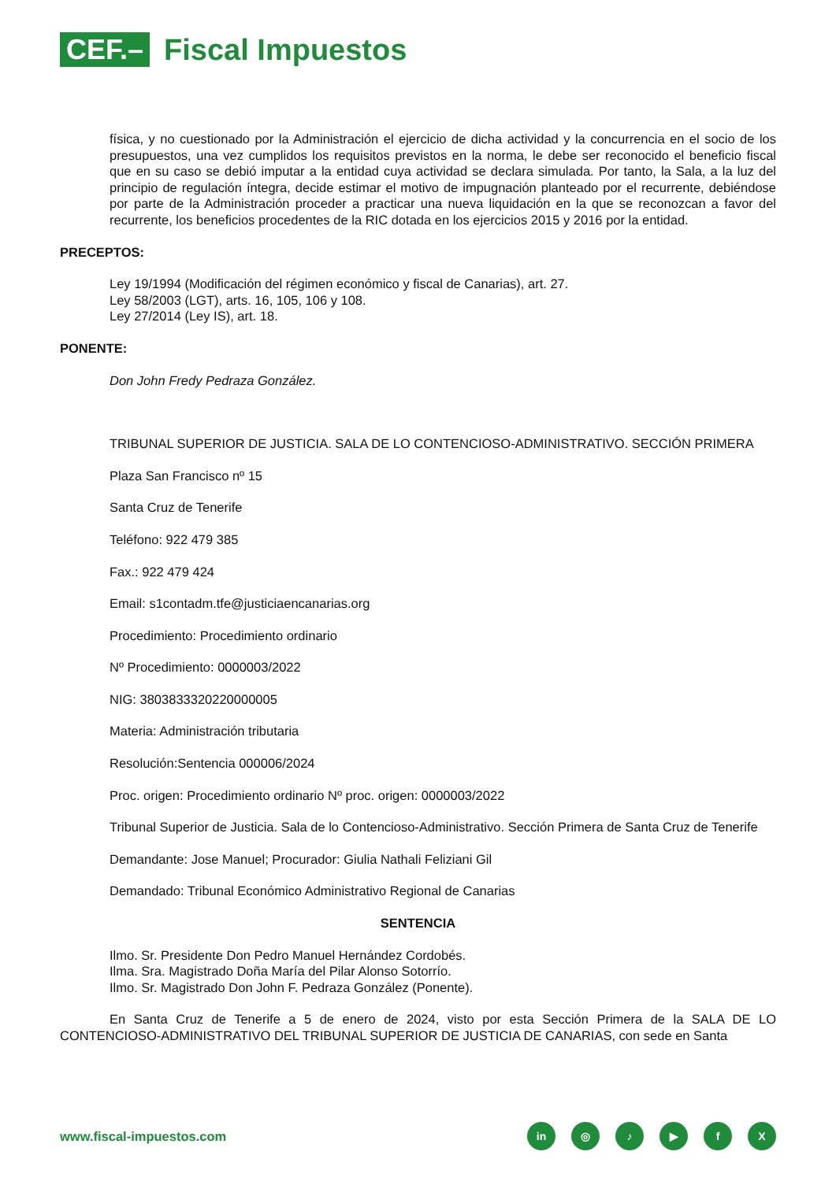CEF.–
Fiscal Impuestos
física, y no cuestionado por la Administración el ejercicio de dicha actividad y la concurrencia en el socio de los presupuestos, una vez cumplidos los requisitos previstos en la norma, le debe ser reconocido el beneficio fiscal que en su caso se debió imputar a la entidad cuya actividad se declara simulada. Por tanto, la Sala, a la luz del principio de regulación íntegra, decide estimar el motivo de impugnación planteado por el recurrente, debiéndose por parte de la Administración proceder a practicar una nueva liquidación en la que se reconozcan a favor del recurrente, los beneficios procedentes de la RIC dotada en los ejercicios 2015 y 2016 por la entidad.
PRECEPTOS:
Ley 19/1994 (Modificación del régimen económico y fiscal de Canarias), art. 27.
Ley 58/2003 (LGT), arts. 16, 105, 106 y 108.
Ley 27/2014 (Ley IS), art. 18.
PONENTE:
Don John Fredy Pedraza González.
TRIBUNAL SUPERIOR DE JUSTICIA. SALA DE LO CONTENCIOSO-ADMINISTRATIVO. SECCIÓN PRIMERA
Plaza San Francisco nº 15
Santa Cruz de Tenerife
Teléfono: 922 479 385
Fax.: 922 479 424
Email: s1contadm.tfe@justiciaencanarias.org
Procedimiento: Procedimiento ordinario
Nº Procedimiento: 0000003/2022
NIG: 3803833320220000005
Materia: Administración tributaria
Resolución:Sentencia 000006/2024
Proc. origen: Procedimiento ordinario Nº proc. origen: 0000003/2022
Tribunal Superior de Justicia. Sala de lo Contencioso-Administrativo. Sección Primera de Santa Cruz de Tenerife
Demandante: Jose Manuel; Procurador: Giulia Nathali Feliziani Gil
Demandado: Tribunal Económico Administrativo Regional de Canarias
SENTENCIA
Ilmo. Sr. Presidente Don Pedro Manuel Hernández Cordobés.
Ilma. Sra. Magistrado Doña María del Pilar Alonso Sotorrío.
Ilmo. Sr. Magistrado Don John F. Pedraza González (Ponente).
En Santa Cruz de Tenerife a 5 de enero de 2024, visto por esta Sección Primera de la SALA DE LO CONTENCIOSO-ADMINISTRATIVO DEL TRIBUNAL SUPERIOR DE JUSTICIA DE CANARIAS, con sede en Santa
www.fiscal-impuestos.com
in ◎ ♪ ▶ fX